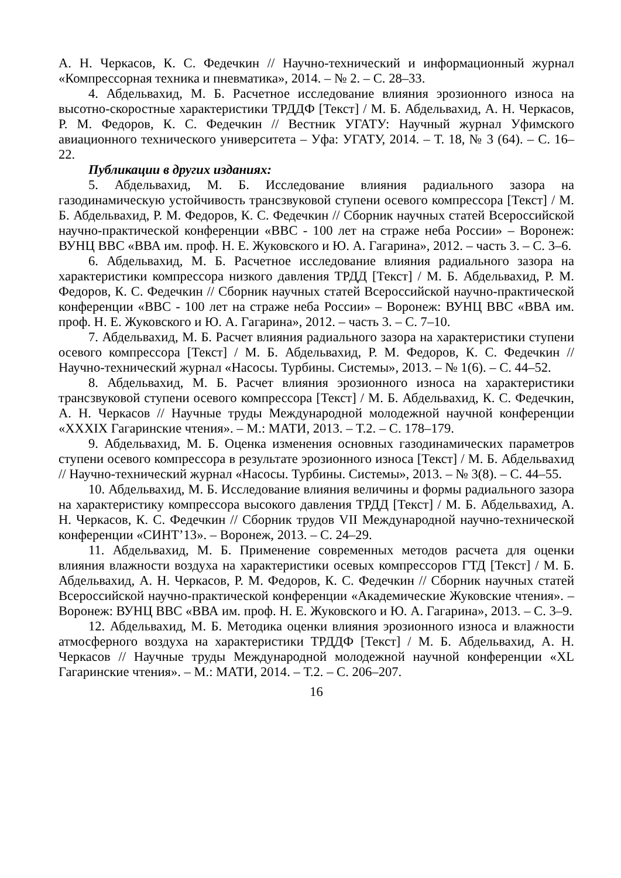А. Н. Черкасов, К. С. Федечкин // Научно-технический и информационный журнал «Компрессорная техника и пневматика», 2014. – № 2. – С. 28–33.
4. Абдельвахид, М. Б. Расчетное исследование влияния эрозионного износа на высотно-скоростные характеристики ТРДДФ [Текст] / М. Б. Абдельвахид, А. Н. Черкасов, Р. М. Федоров, К. С. Федечкин // Вестник УГАТУ: Научный журнал Уфимского авиационного технического университета – Уфа: УГАТУ, 2014. – Т. 18, № 3 (64). – С. 16–22.
Публикации в других изданиях:
5. Абдельвахид, М. Б. Исследование влияния радиального зазора на газодинамическую устойчивость трансзвуковой ступени осевого компрессора [Текст] / М. Б. Абдельвахид, Р. М. Федоров, К. С. Федечкин // Сборник научных статей Всероссийской научно-практической конференции «ВВС - 100 лет на страже неба России» – Воронеж: ВУНЦ ВВС «ВВА им. проф. Н. Е. Жуковского и Ю. А. Гагарина», 2012. – часть 3. – С. 3–6.
6. Абдельвахид, М. Б. Расчетное исследование влияния радиального зазора на характеристики компрессора низкого давления ТРДД [Текст] / М. Б. Абдельвахид, Р. М. Федоров, К. С. Федечкин // Сборник научных статей Всероссийской научно-практической конференции «ВВС - 100 лет на страже неба России» – Воронеж: ВУНЦ ВВС «ВВА им. проф. Н. Е. Жуковского и Ю. А. Гагарина», 2012. – часть 3. – С. 7–10.
7. Абдельвахид, М. Б. Расчет влияния радиального зазора на характеристики ступени осевого компрессора [Текст] / М. Б. Абдельвахид, Р. М. Федоров, К. С. Федечкин // Научно-технический журнал «Насосы. Турбины. Системы», 2013. – № 1(6). – С. 44–52.
8. Абдельвахид, М. Б. Расчет влияния эрозионного износа на характеристики трансзвуковой ступени осевого компрессора [Текст] / М. Б. Абдельвахид, К. С. Федечкин, А. Н. Черкасов // Научные труды Международной молодежной научной конференции «XXXIX Гагаринские чтения». – М.: МАТИ, 2013. – Т.2. – С. 178–179.
9. Абдельвахид, М. Б. Оценка изменения основных газодинамических параметров ступени осевого компрессора в результате эрозионного износа [Текст] / М. Б. Абдельвахид // Научно-технический журнал «Насосы. Турбины. Системы», 2013. – № 3(8). – С. 44–55.
10. Абдельвахид, М. Б. Исследование влияния величины и формы радиального зазора на характеристику компрессора высокого давления ТРДД [Текст] / М. Б. Абдельвахид, А. Н. Черкасов, К. С. Федечкин // Сборник трудов VII Международной научно-технической конференции «СИНТ’13». – Воронеж, 2013. – С. 24–29.
11. Абдельвахид, М. Б. Применение современных методов расчета для оценки влияния влажности воздуха на характеристики осевых компрессоров ГТД [Текст] / М. Б. Абдельвахид, А. Н. Черкасов, Р. М. Федоров, К. С. Федечкин // Сборник научных статей Всероссийской научно-практической конференции «Академические Жуковские чтения». – Воронеж: ВУНЦ ВВС «ВВА им. проф. Н. Е. Жуковского и Ю. А. Гагарина», 2013. – С. 3–9.
12. Абдельвахид, М. Б. Методика оценки влияния эрозионного износа и влажности атмосферного воздуха на характеристики ТРДДФ [Текст] / М. Б. Абдельвахид, А. Н. Черкасов // Научные труды Международной молодежной научной конференции «XL Гагаринские чтения». – М.: МАТИ, 2014. – Т.2. – С. 206–207.
16